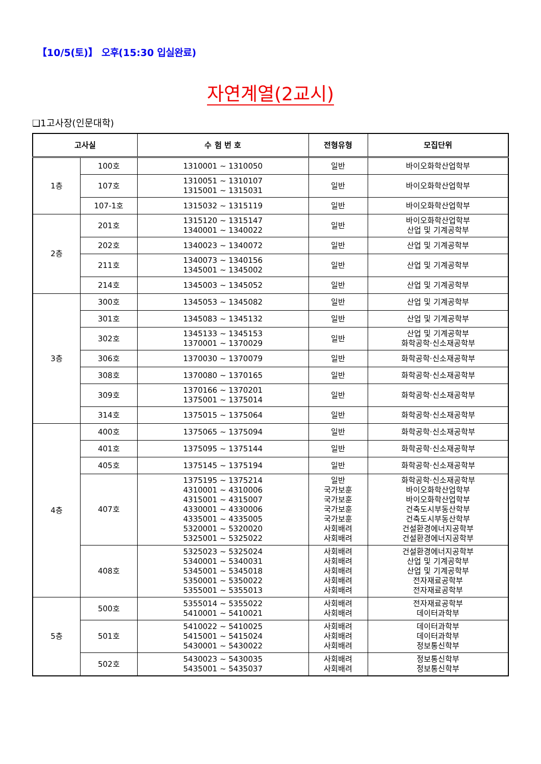【10/5(토)】 오후(15:30 입실완료)
자연계열(2교시)
❑1고사장(인문대학)
| 고사실 | | 수 험 번 호 | 전형유형 | 모집단위 |
| --- | --- | --- | --- | --- |
| 1층 | 100호 | 1310001 ~ 1310050 | 일반 | 바이오화학산업학부 |
| | 107호 | 1310051 ~ 1310107 1315001 ~ 1315031 | 일반 | 바이오화학산업학부 |
| | 107-1호 | 1315032 ~ 1315119 | 일반 | 바이오화학산업학부 |
| 2층 | 201호 | 1315120 ~ 1315147 1340001 ~ 1340022 | 일반 | 바이오화학산업학부 산업 및 기계공학부 |
| | 202호 | 1340023 ~ 1340072 | 일반 | 산업 및 기계공학부 |
| | 211호 | 1340073 ~ 1340156 1345001 ~ 1345002 | 일반 | 산업 및 기계공학부 |
| | 214호 | 1345003 ~ 1345052 | 일반 | 산업 및 기계공학부 |
| 3층 | 300호 | 1345053 ~ 1345082 | 일반 | 산업 및 기계공학부 |
| | 301호 | 1345083 ~ 1345132 | 일반 | 산업 및 기계공학부 |
| | 302호 | 1345133 ~ 1345153 1370001 ~ 1370029 | 일반 | 산업 및 기계공학부 화학공학·신소재공학부 |
| | 306호 | 1370030 ~ 1370079 | 일반 | 화학공학·신소재공학부 |
| | 308호 | 1370080 ~ 1370165 | 일반 | 화학공학·신소재공학부 |
| | 309호 | 1370166 ~ 1370201 1375001 ~ 1375014 | 일반 | 화학공학·신소재공학부 |
| | 314호 | 1375015 ~ 1375064 | 일반 | 화학공학·신소재공학부 |
| 4층 | 400호 | 1375065 ~ 1375094 | 일반 | 화학공학·신소재공학부 |
| | 401호 | 1375095 ~ 1375144 | 일반 | 화학공학·신소재공학부 |
| | 405호 | 1375145 ~ 1375194 | 일반 | 화학공학·신소재공학부 |
| | 407호 | 1375195 ~ 1375214 4310001 ~ 4310006 4315001 ~ 4315007 4330001 ~ 4330006 4335001 ~ 4335005 5320001 ~ 5320020 5325001 ~ 5325022 | 일반 국가보훈 국가보훈 국가보훈 국가보훈 사회배려 사회배려 | 화학공학·신소재공학부 바이오화학산업학부 바이오화학산업학부 건축도시부동산학부 건축도시부동산학부 건설환경에너지공학부 건설환경에너지공학부 |
| | 408호 | 5325023 ~ 5325024 5340001 ~ 5340031 5345001 ~ 5345018 5350001 ~ 5350022 5355001 ~ 5355013 | 사회배려 사회배려 사회배려 사회배려 사회배려 | 건설환경에너지공학부 산업 및 기계공학부 산업 및 기계공학부 전자재료공학부 전자재료공학부 |
| 5층 | 500호 | 5355014 ~ 5355022 5410001 ~ 5410021 | 사회배려 사회배려 | 전자재료공학부 데이터과학부 |
| | 501호 | 5410022 ~ 5410025 5415001 ~ 5415024 5430001 ~ 5430022 | 사회배려 사회배려 사회배려 | 데이터과학부 데이터과학부 정보통신학부 |
| | 502호 | 5430023 ~ 5430035 5435001 ~ 5435037 | 사회배려 사회배려 | 정보통신학부 정보통신학부 |